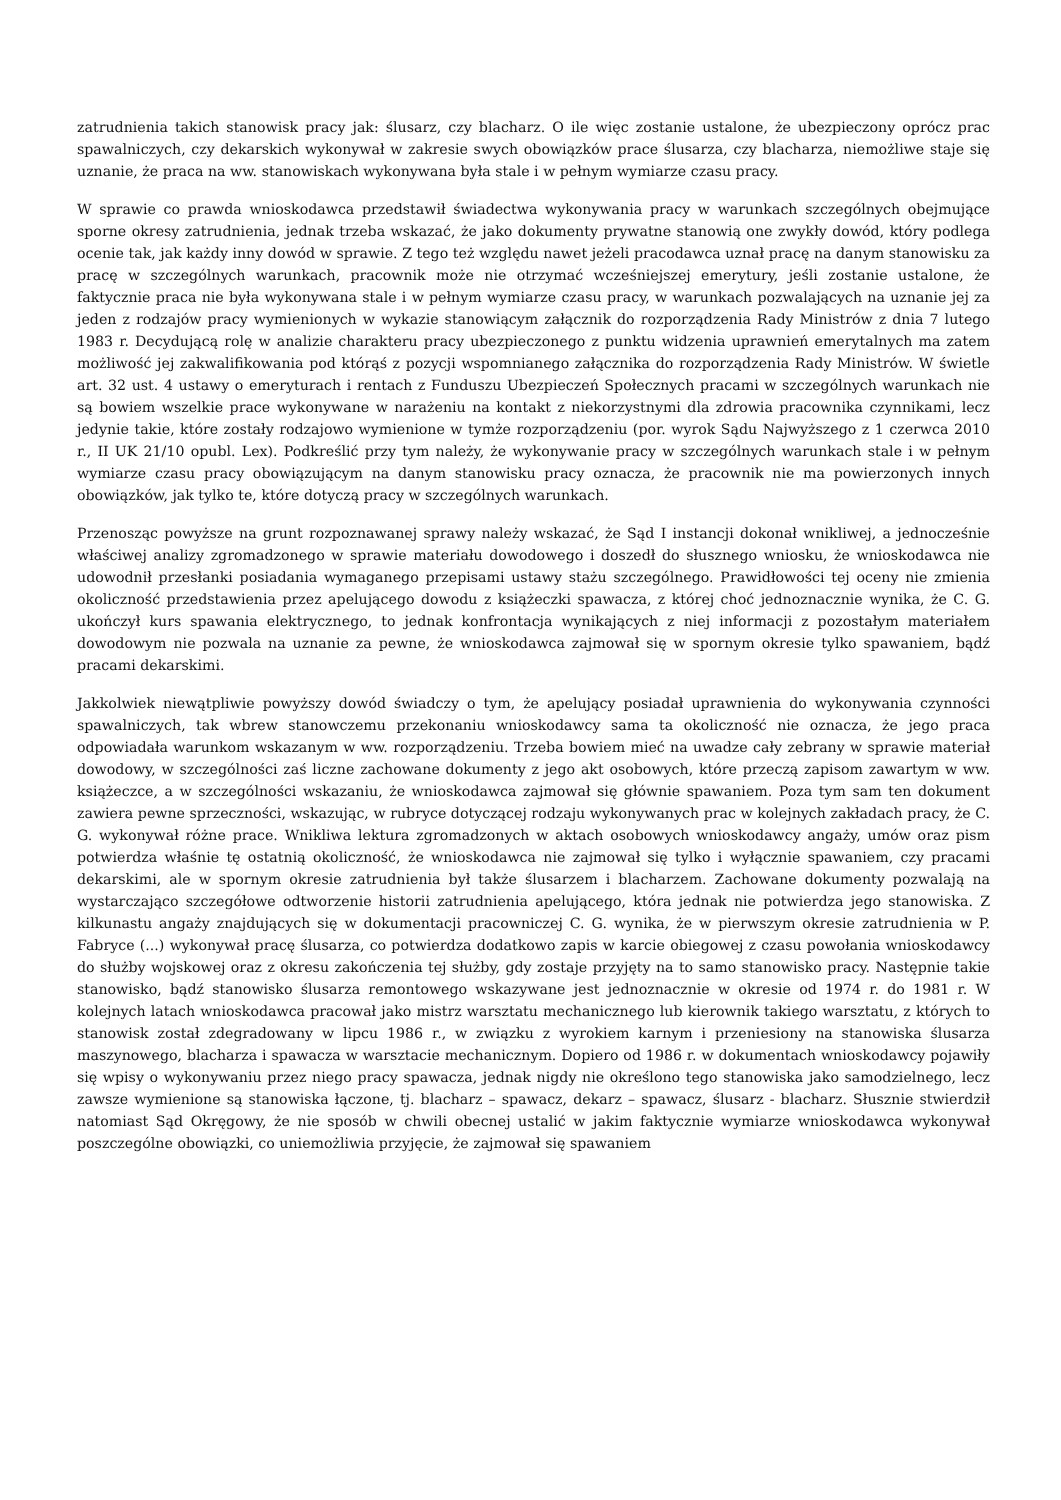zatrudnienia takich stanowisk pracy jak: ślusarz, czy blacharz. O ile więc zostanie ustalone, że ubezpieczony oprócz prac spawalniczych, czy dekarskich wykonywał w zakresie swych obowiązków prace ślusarza, czy blacharza, niemożliwe staje się uznanie, że praca na ww. stanowiskach wykonywana była stale i w pełnym wymiarze czasu pracy.
W sprawie co prawda wnioskodawca przedstawił świadectwa wykonywania pracy w warunkach szczególnych obejmujące sporne okresy zatrudnienia, jednak trzeba wskazać, że jako dokumenty prywatne stanowią one zwykły dowód, który podlega ocenie tak, jak każdy inny dowód w sprawie. Z tego też względu nawet jeżeli pracodawca uznał pracę na danym stanowisku za pracę w szczególnych warunkach, pracownik może nie otrzymać wcześniejszej emerytury, jeśli zostanie ustalone, że faktycznie praca nie była wykonywana stale i w pełnym wymiarze czasu pracy, w warunkach pozwalających na uznanie jej za jeden z rodzajów pracy wymienionych w wykazie stanowiącym załącznik do rozporządzenia Rady Ministrów z dnia 7 lutego 1983 r. Decydującą rolę w analizie charakteru pracy ubezpieczonego z punktu widzenia uprawnień emerytalnych ma zatem możliwość jej zakwalifikowania pod którąś z pozycji wspomnianego załącznika do rozporządzenia Rady Ministrów. W świetle art. 32 ust. 4 ustawy o emeryturach i rentach z Funduszu Ubezpieczeń Społecznych pracami w szczególnych warunkach nie są bowiem wszelkie prace wykonywane w narażeniu na kontakt z niekorzystnymi dla zdrowia pracownika czynnikami, lecz jedynie takie, które zostały rodzajowo wymienione w tymże rozporządzeniu (por. wyrok Sądu Najwyższego z 1 czerwca 2010 r., II UK 21/10 opubl. Lex). Podkreślić przy tym należy, że wykonywanie pracy w szczególnych warunkach stale i w pełnym wymiarze czasu pracy obowiązującym na danym stanowisku pracy oznacza, że pracownik nie ma powierzonych innych obowiązków, jak tylko te, które dotyczą pracy w szczególnych warunkach.
Przenosząc powyższe na grunt rozpoznawanej sprawy należy wskazać, że Sąd I instancji dokonał wnikliwej, a jednocześnie właściwej analizy zgromadzonego w sprawie materiału dowodowego i doszedł do słusznego wniosku, że wnioskodawca nie udowodnił przesłanki posiadania wymaganego przepisami ustawy stażu szczególnego. Prawidłowości tej oceny nie zmienia okoliczność przedstawienia przez apelującego dowodu z książeczki spawacza, z której choć jednoznacznie wynika, że C. G. ukończył kurs spawania elektrycznego, to jednak konfrontacja wynikających z niej informacji z pozostałym materiałem dowodowym nie pozwala na uznanie za pewne, że wnioskodawca zajmował się w spornym okresie tylko spawaniem, bądź pracami dekarskimi.
Jakkolwiek niewątpliwie powyższy dowód świadczy o tym, że apelujący posiadał uprawnienia do wykonywania czynności spawalniczych, tak wbrew stanowczemu przekonaniu wnioskodawcy sama ta okoliczność nie oznacza, że jego praca odpowiadała warunkom wskazanym w ww. rozporządzeniu. Trzeba bowiem mieć na uwadze cały zebrany w sprawie materiał dowodowy, w szczególności zaś liczne zachowane dokumenty z jego akt osobowych, które przeczą zapisom zawartym w ww. książeczce, a w szczególności wskazaniu, że wnioskodawca zajmował się głównie spawaniem. Poza tym sam ten dokument zawiera pewne sprzeczności, wskazując, w rubryce dotyczącej rodzaju wykonywanych prac w kolejnych zakładach pracy, że C. G. wykonywał różne prace. Wnikliwa lektura zgromadzonych w aktach osobowych wnioskodawcy angaży, umów oraz pism potwierdza właśnie tę ostatnią okoliczność, że wnioskodawca nie zajmował się tylko i wyłącznie spawaniem, czy pracami dekarskimi, ale w spornym okresie zatrudnienia był także ślusarzem i blacharzem. Zachowane dokumenty pozwalają na wystarczająco szczegółowe odtworzenie historii zatrudnienia apelującego, która jednak nie potwierdza jego stanowiska. Z kilkunastu angaży znajdujących się w dokumentacji pracowniczej C. G. wynika, że w pierwszym okresie zatrudnienia w P. Fabryce (...) wykonywał pracę ślusarza, co potwierdza dodatkowo zapis w karcie obiegowej z czasu powołania wnioskodawcy do służby wojskowej oraz z okresu zakończenia tej służby, gdy zostaje przyjęty na to samo stanowisko pracy. Następnie takie stanowisko, bądź stanowisko ślusarza remontowego wskazywane jest jednoznacznie w okresie od 1974 r. do 1981 r. W kolejnych latach wnioskodawca pracował jako mistrz warsztatu mechanicznego lub kierownik takiego warsztatu, z których to stanowisk został zdegradowany w lipcu 1986 r., w związku z wyrokiem karnym i przeniesiony na stanowiska ślusarza maszynowego, blacharza i spawacza w warsztacie mechanicznym. Dopiero od 1986 r. w dokumentach wnioskodawcy pojawiły się wpisy o wykonywaniu przez niego pracy spawacza, jednak nigdy nie określono tego stanowiska jako samodzielnego, lecz zawsze wymienione są stanowiska łączone, tj. blacharz – spawacz, dekarz – spawacz, ślusarz - blacharz. Słusznie stwierdził natomiast Sąd Okręgowy, że nie sposób w chwili obecnej ustalić w jakim faktycznie wymiarze wnioskodawca wykonywał poszczególne obowiązki, co uniemożliwia przyjęcie, że zajmował się spawaniem